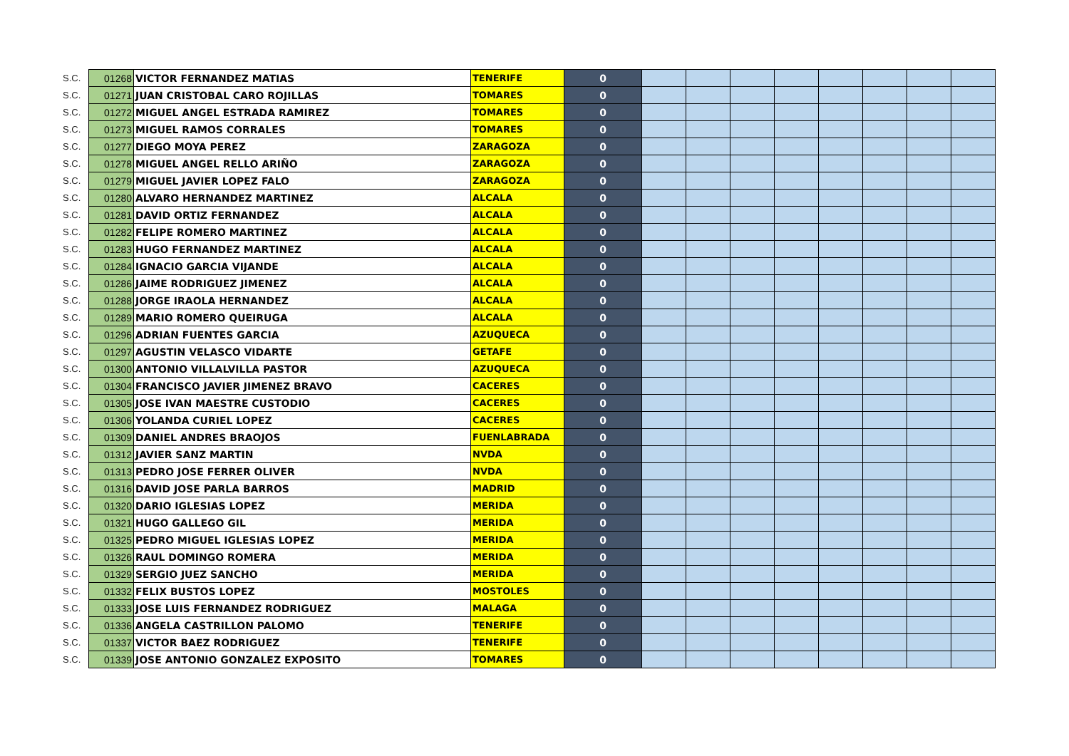| S.C. | 01268 | VICTOR FERNANDEZ MATIAS | TENERIFE | 0 | | | | | | | | |
| S.C. | 01271 | JUAN CRISTOBAL CARO ROJILLAS | TOMARES | 0 | | | | | | | | |
| S.C. | 01272 | MIGUEL ANGEL ESTRADA RAMIREZ | TOMARES | 0 | | | | | | | | |
| S.C. | 01273 | MIGUEL RAMOS CORRALES | TOMARES | 0 | | | | | | | | |
| S.C. | 01277 | DIEGO MOYA PEREZ | ZARAGOZA | 0 | | | | | | | | |
| S.C. | 01278 | MIGUEL ANGEL RELLO ARIÑO | ZARAGOZA | 0 | | | | | | | | |
| S.C. | 01279 | MIGUEL JAVIER LOPEZ FALO | ZARAGOZA | 0 | | | | | | | | |
| S.C. | 01280 | ALVARO HERNANDEZ MARTINEZ | ALCALA | 0 | | | | | | | | |
| S.C. | 01281 | DAVID ORTIZ FERNANDEZ | ALCALA | 0 | | | | | | | | |
| S.C. | 01282 | FELIPE ROMERO MARTINEZ | ALCALA | 0 | | | | | | | | |
| S.C. | 01283 | HUGO FERNANDEZ MARTINEZ | ALCALA | 0 | | | | | | | | |
| S.C. | 01284 | IGNACIO GARCIA VIJANDE | ALCALA | 0 | | | | | | | | |
| S.C. | 01286 | JAIME RODRIGUEZ JIMENEZ | ALCALA | 0 | | | | | | | | |
| S.C. | 01288 | JORGE IRAOLA HERNANDEZ | ALCALA | 0 | | | | | | | | |
| S.C. | 01289 | MARIO ROMERO QUEIRUGA | ALCALA | 0 | | | | | | | | |
| S.C. | 01296 | ADRIAN FUENTES GARCIA | AZUQUECA | 0 | | | | | | | | |
| S.C. | 01297 | AGUSTIN VELASCO VIDARTE | GETAFE | 0 | | | | | | | | |
| S.C. | 01300 | ANTONIO VILLALVILLA PASTOR | AZUQUECA | 0 | | | | | | | | |
| S.C. | 01304 | FRANCISCO JAVIER JIMENEZ BRAVO | CACERES | 0 | | | | | | | | |
| S.C. | 01305 | JOSE IVAN MAESTRE CUSTODIO | CACERES | 0 | | | | | | | | |
| S.C. | 01306 | YOLANDA CURIEL LOPEZ | CACERES | 0 | | | | | | | | |
| S.C. | 01309 | DANIEL ANDRES BRAOJOS | FUENLABRADA | 0 | | | | | | | | |
| S.C. | 01312 | JAVIER SANZ MARTIN | NVDA | 0 | | | | | | | | |
| S.C. | 01313 | PEDRO JOSE FERRER OLIVER | NVDA | 0 | | | | | | | | |
| S.C. | 01316 | DAVID JOSE PARLA BARROS | MADRID | 0 | | | | | | | | |
| S.C. | 01320 | DARIO IGLESIAS LOPEZ | MERIDA | 0 | | | | | | | | |
| S.C. | 01321 | HUGO GALLEGO GIL | MERIDA | 0 | | | | | | | | |
| S.C. | 01325 | PEDRO MIGUEL IGLESIAS LOPEZ | MERIDA | 0 | | | | | | | | |
| S.C. | 01326 | RAUL DOMINGO ROMERA | MERIDA | 0 | | | | | | | | |
| S.C. | 01329 | SERGIO JUEZ SANCHO | MERIDA | 0 | | | | | | | | |
| S.C. | 01332 | FELIX BUSTOS LOPEZ | MOSTOLES | 0 | | | | | | | | |
| S.C. | 01333 | JOSE LUIS FERNANDEZ RODRIGUEZ | MALAGA | 0 | | | | | | | | |
| S.C. | 01336 | ANGELA CASTRILLON PALOMO | TENERIFE | 0 | | | | | | | | |
| S.C. | 01337 | VICTOR BAEZ RODRIGUEZ | TENERIFE | 0 | | | | | | | | |
| S.C. | 01339 | JOSE ANTONIO GONZALEZ EXPOSITO | TOMARES | 0 | | | | | | | | |